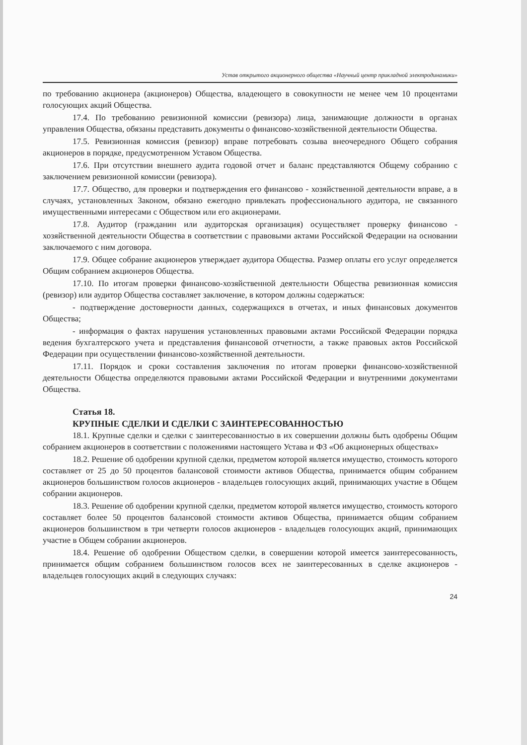Устав открытого акционерного общества «Научный центр прикладной электродинамики»
по требованию акционера (акционеров) Общества, владеющего в совокупности не менее чем 10 процентами голосующих акций Общества.
17.4. По требованию ревизионной комиссии (ревизора) лица, занимающие должности в органах управления Общества, обязаны представить документы о финансово-хозяйственной деятельности Общества.
17.5. Ревизионная комиссия (ревизор) вправе потребовать созыва внеочередного Общего собрания акционеров в порядке, предусмотренном Уставом Общества.
17.6. При отсутствии внешнего аудита годовой отчет и баланс представляются Общему собранию с заключением ревизионной комиссии (ревизора).
17.7. Общество, для проверки и подтверждения его финансово - хозяйственной деятельности вправе, а в случаях, установленных Законом, обязано ежегодно привлекать профессионального аудитора, не связанного имущественными интересами с Обществом или его акционерами.
17.8. Аудитор (гражданин или аудиторская организация) осуществляет проверку финансово - хозяйственной деятельности Общества в соответствии с правовыми актами Российской Федерации на основании заключаемого с ним договора.
17.9. Общее собрание акционеров утверждает аудитора Общества. Размер оплаты его услуг определяется Общим собранием акционеров Общества.
17.10. По итогам проверки финансово-хозяйственной деятельности Общества ревизионная комиссия (ревизор) или аудитор Общества составляет заключение, в котором должны содержаться:
- подтверждение достоверности данных, содержащихся в отчетах, и иных финансовых документов Общества;
- информация о фактах нарушения установленных правовыми актами Российской Федерации порядка ведения бухгалтерского учета и представления финансовой отчетности, а также правовых актов Российской Федерации при осуществлении финансово-хозяйственной деятельности.
17.11. Порядок и сроки составления заключения по итогам проверки финансово-хозяйственной деятельности Общества определяются правовыми актами Российской Федерации и внутренними документами Общества.
Статья 18.
КРУПНЫЕ СДЕЛКИ И СДЕЛКИ С ЗАИНТЕРЕСОВАННОСТЬЮ
18.1. Крупные сделки и сделки с заинтересованностью в их совершении должны быть одобрены Общим собранием акционеров в соответствии с положениями настоящего Устава и ФЗ «Об акционерных обществах»
18.2. Решение об одобрении крупной сделки, предметом которой является имущество, стоимость которого составляет от 25 до 50 процентов балансовой стоимости активов Общества, принимается общим собранием акционеров большинством голосов акционеров - владельцев голосующих акций, принимающих участие в Общем собрании акционеров.
18.3. Решение об одобрении крупной сделки, предметом которой является имущество, стоимость которого составляет более 50 процентов балансовой стоимости активов Общества, принимается общим собранием акционеров большинством в три четверти голосов акционеров - владельцев голосующих акций, принимающих участие в Общем собрании акционеров.
18.4. Решение об одобрении Обществом сделки, в совершении которой имеется заинтересованность, принимается общим собранием большинством голосов всех не заинтересованных в сделке акционеров - владельцев голосующих акций в следующих случаях:
24